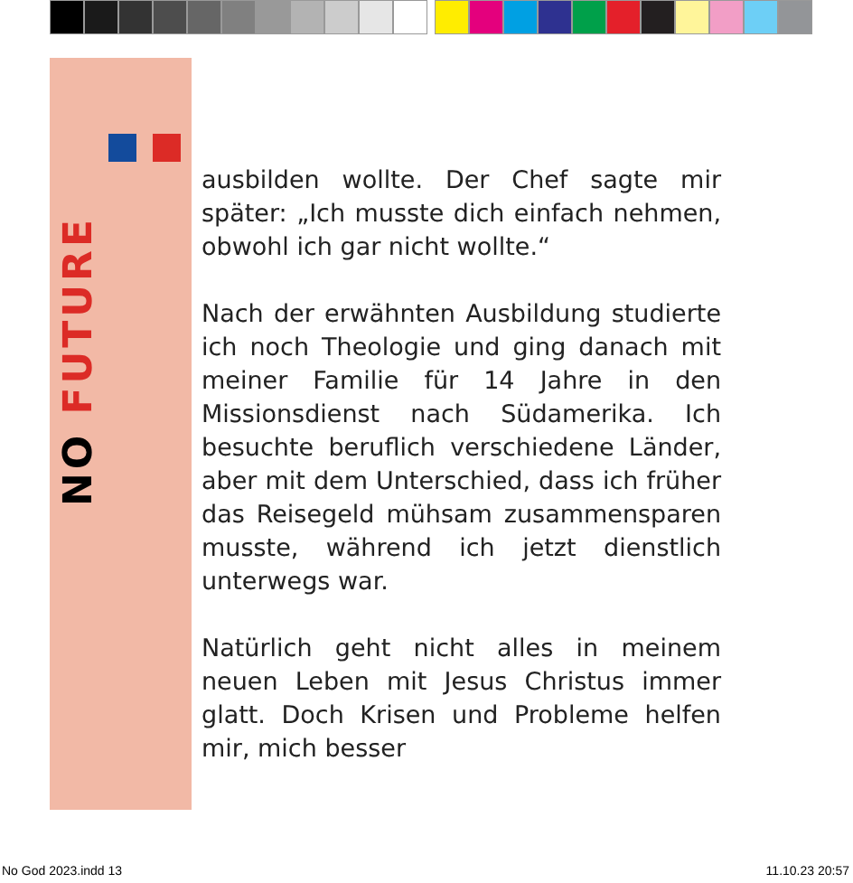NO FUTURE
ausbilden wollte. Der Chef sagte mir später: „Ich musste dich einfach nehmen, obwohl ich gar nicht wollte.“
Nach der erwähnten Ausbildung studierte ich noch Theologie und ging danach mit meiner Familie für 14 Jahre in den Missionsdienst nach Südamerika. Ich besuchte beruflich verschiedene Länder, aber mit dem Unterschied, dass ich früher das Reisegeld mühsam zusammensparen musste, während ich jetzt dienstlich unterwegs war.
Natürlich geht nicht alles in meinem neuen Leben mit Jesus Christus immer glatt. Doch Krisen und Probleme helfen mir, mich besser
No God 2023.indd 13 11.10.23 20:57